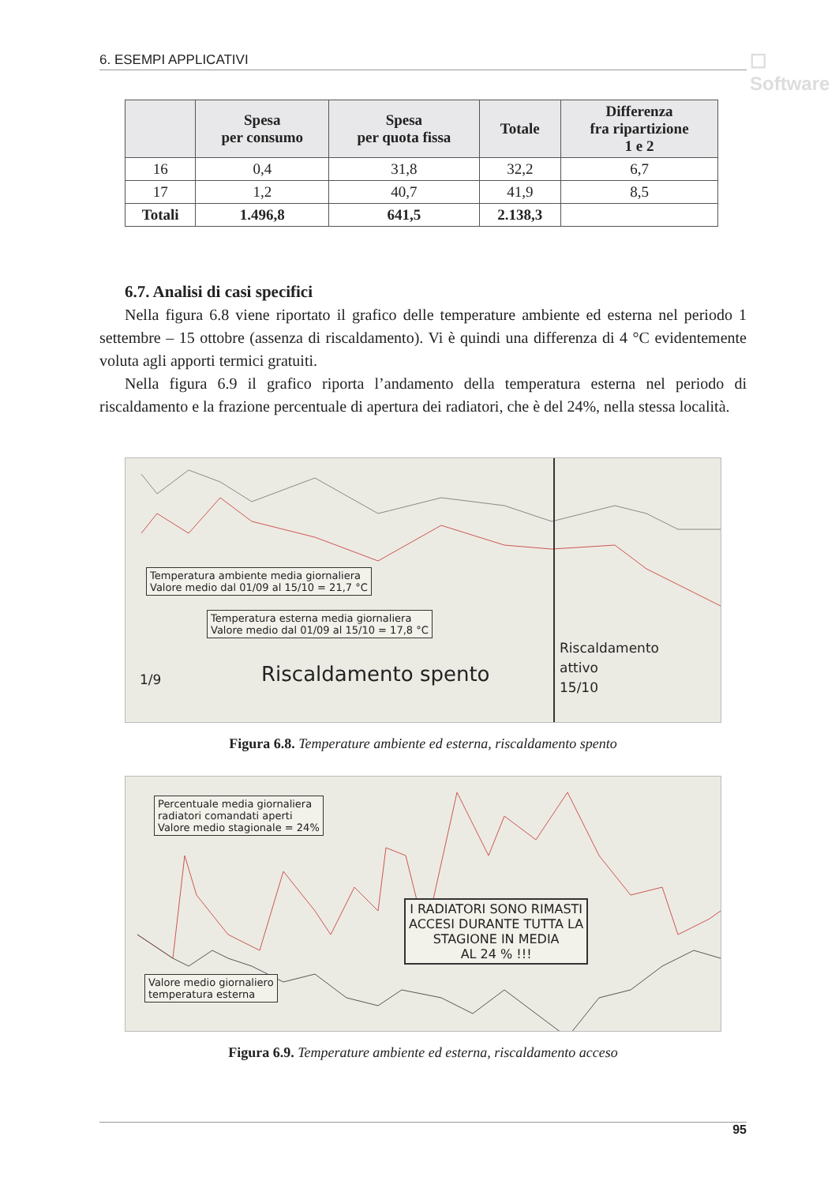6. ESEMPI APPLICATIVI ☐ Software
| | Spesa per consumo | Spesa per quota fissa | Totale | Differenza fra ripartizione 1 e 2 |
| --- | --- | --- | --- | --- |
| 16 | 0,4 | 31,8 | 32,2 | 6,7 |
| 17 | 1,2 | 40,7 | 41,9 | 8,5 |
| Totali | 1.496,8 | 641,5 | 2.138,3 | |
6.7. Analisi di casi specifici
Nella figura 6.8 viene riportato il grafico delle temperature ambiente ed esterna nel periodo 1 settembre – 15 ottobre (assenza di riscaldamento). Vi è quindi una differenza di 4 °C evidentemente voluta agli apporti termici gratuiti.
Nella figura 6.9 il grafico riporta l’andamento della temperatura esterna nel periodo di riscaldamento e la frazione percentuale di apertura dei radiatori, che è del 24%, nella stessa località.
Temperatura ambiente media giornaliera
Valore medio dal 01/09 al 15/10 = 21,7 °C
Temperatura esterna media giornaliera
Valore medio dal 01/09 al 15/10 = 17,8 °C
1/9 Riscaldamento spento
Riscaldamento
attivo
15/10
Figura 6.8. Temperature ambiente ed esterna, riscaldamento spento
Percentuale media giornaliera
radiatori comandati aperti
Valore medio stagionale = 24%
Valore medio giornaliero
temperatura esterna
I RADIATORI SONO RIMASTI
ACCESI DURANTE TUTTA LA
STAGIONE IN MEDIA
AL 24 % !!!
Figura 6.9. Temperature ambiente ed esterna, riscaldamento acceso
95